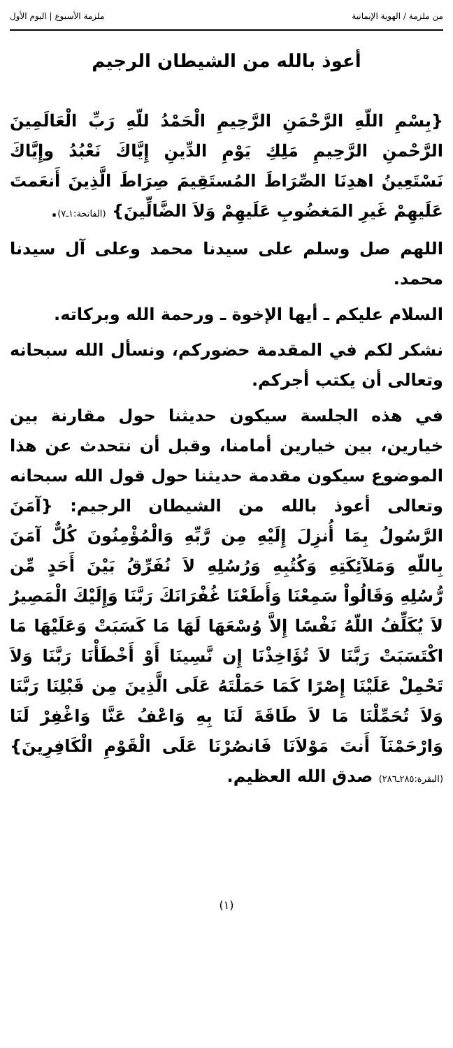من ملزمة / الهوية الإيمانية ملزمة الأسبوع | اليوم الأول
أعوذ بالله من الشيطان الرجيم
{بِسْمِ اللّهِ الرَّحْمَنِ الرَّحِيمِ الْحَمْدُ للّهِ رَبِّ الْعَالَمِينَ الرَّحْمنِ الرَّحِيمِ مَلِكِ يَوْمِ الدِّينِ إِيَّاكَ نَعْبُدُ وإِيَّاكَ نَسْتَعِينُ اهدِنَا الصِّرَاطَ المُستَقِيمَ صِرَاطَ الَّذِينَ أَنعَمتَ عَلَيهِمْ غَيرِ المَغضُوبِ عَلَيهِمْ وَلاَ الضَّالِّينَ} (الفاتحة:١ـ٧).
اللهم صل وسلم على سيدنا محمد وعلى آل سيدنا محمد.
السلام عليكم ـ أيها الإخوة ـ ورحمة الله وبركاته.
نشكر لكم في المقدمة حضوركم، ونسأل الله سبحانه وتعالى أن يكتب أجركم.
في هذه الجلسة سيكون حديثنا حول مقارنة بين خيارين، بين خيارين أمامنا، وقبل أن نتحدث عن هذا الموضوع سيكون مقدمة حديثنا حول قول الله سبحانه وتعالى أعوذ بالله من الشيطان الرجيم: {آمَنَ الرَّسُولُ بِمَا أُنزِلَ إِلَيْهِ مِن رَّبِّهِ وَالْمُؤْمِنُونَ كُلٌّ آمَنَ بِاللّهِ وَمَلآئِكَتِهِ وَكُتُبِهِ وَرُسُلِهِ لاَ نُفَرِّقُ بَيْنَ أَحَدٍ مِّن رُّسُلِهِ وَقَالُواْ سَمِعْنَا وَأَطَعْنَا غُفْرَانَكَ رَبَّنَا وَإِلَيْكَ الْمَصِيرُ لاَ يُكَلِّفُ اللّهُ نَفْسًا إِلاَّ وُسْعَهَا لَهَا مَا كَسَبَتْ وَعَلَيْهَا مَا اكْتَسَبَتْ رَبَّنَا لاَ تُؤَاخِذْنَا إِن نَّسِينَا أَوْ أَخْطَأْنَا رَبَّنَا وَلاَ تَحْمِلْ عَلَيْنَا إِصْرًا كَمَا حَمَلْتَهُ عَلَى الَّذِينَ مِن قَبْلِنَا رَبَّنَا وَلاَ تُحَمِّلْنَا مَا لاَ طَاقَةَ لَنَا بِهِ وَاعْفُ عَنَّا وَاغْفِرْ لَنَا وَارْحَمْنَآ أَنتَ مَوْلاَنَا فَانصُرْنَا عَلَى الْقَوْمِ الْكَافِرِينَ} (البقرة:٢٨٥ـ٢٨٦) صدق الله العظيم.
(١)